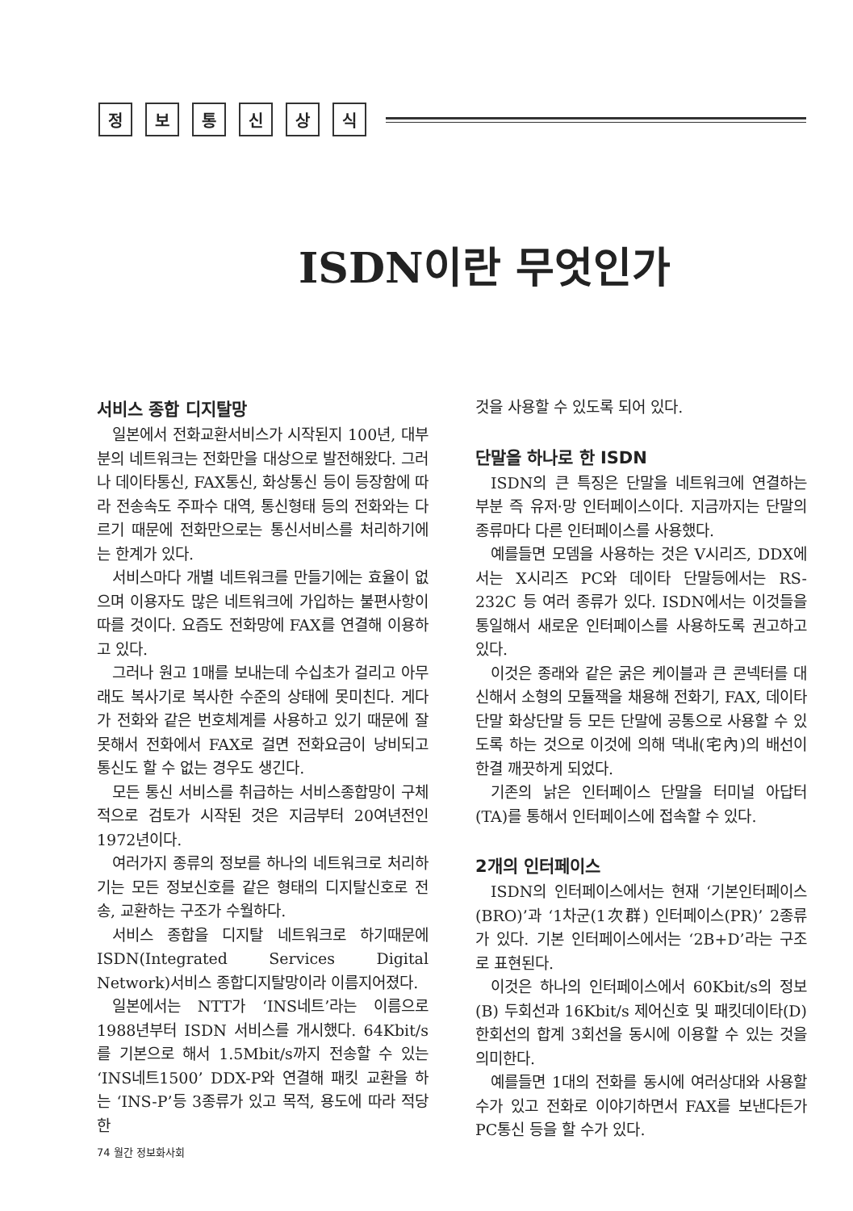정보통신상식
ISDN이란 무엇인가
서비스 종합 디지탈망
일본에서 전화교환서비스가 시작된지 100년, 대부분의 네트워크는 전화만을 대상으로 발전해왔다. 그러나 데이타통신, FAX통신, 화상통신 등이 등장함에 따라 전송속도 주파수 대역, 통신형태 등의 전화와는 다르기 때문에 전화만으로는 통신서비스를 처리하기에는 한계가 있다.
서비스마다 개별 네트워크를 만들기에는 효율이 없으며 이용자도 많은 네트워크에 가입하는 불편사항이 따를 것이다. 요즘도 전화망에 FAX를 연결해 이용하고 있다.
그러나 원고 1매를 보내는데 수십초가 걸리고 아무래도 복사기로 복사한 수준의 상태에 못미친다. 게다가 전화와 같은 번호체계를 사용하고 있기 때문에 잘못해서 전화에서 FAX로 걸면 전화요금이 낭비되고 통신도 할 수 없는 경우도 생긴다.
모든 통신 서비스를 취급하는 서비스종합망이 구체적으로 검토가 시작된 것은 지금부터 20여년전인 1972년이다.
여러가지 종류의 정보를 하나의 네트워크로 처리하기는 모든 정보신호를 같은 형태의 디지탈신호로 전송, 교환하는 구조가 수월하다.
서비스 종합을 디지탈 네트워크로 하기때문에 ISDN(Integrated Services Digital Network)서비스 종합디지탈망이라 이름지어졌다.
일본에서는 NTT가 ‘INS네트’라는 이름으로 1988년부터 ISDN 서비스를 개시했다. 64Kbit/s를 기본으로 해서 1.5Mbit/s까지 전송할 수 있는 ‘INS네트1500’ DDX-P와 연결해 패킷 교환을 하는 ‘INS-P’등 3종류가 있고 목적, 용도에 따라 적당한
것을 사용할 수 있도록 되어 있다.
단말을 하나로 한 ISDN
ISDN의 큰 특징은 단말을 네트워크에 연결하는 부분 즉 유저·망 인터페이스이다. 지금까지는 단말의 종류마다 다른 인터페이스를 사용했다.
예를들면 모뎀을 사용하는 것은 V시리즈, DDX에서는 X시리즈 PC와 데이타 단말등에서는 RS-232C 등 여러 종류가 있다. ISDN에서는 이것들을 통일해서 새로운 인터페이스를 사용하도록 권고하고 있다.
이것은 종래와 같은 굵은 케이블과 큰 콘넥터를 대신해서 소형의 모듈잭을 채용해 전화기, FAX, 데이타 단말 화상단말 등 모든 단말에 공통으로 사용할 수 있도록 하는 것으로 이것에 의해 댁내(宅內)의 배선이 한결 깨끗하게 되었다.
기존의 낡은 인터페이스 단말을 터미널 아답터(TA)를 통해서 인터페이스에 접속할 수 있다.
2개의 인터페이스
ISDN의 인터페이스에서는 현재 ‘기본인터페이스(BRO)’과 ‘1차군(1次群) 인터페이스(PR)’ 2종류가 있다. 기본 인터페이스에서는 ‘2B+D’라는 구조로 표현된다.
이것은 하나의 인터페이스에서 60Kbit/s의 정보(B) 두회선과 16Kbit/s 제어신호 및 패킷데이타(D) 한회선의 합계 3회선을 동시에 이용할 수 있는 것을 의미한다.
예를들면 1대의 전화를 동시에 여러상대와 사용할 수가 있고 전화로 이야기하면서 FAX를 보낸다든가 PC통신 등을 할 수가 있다.
74 월간 정보화사회